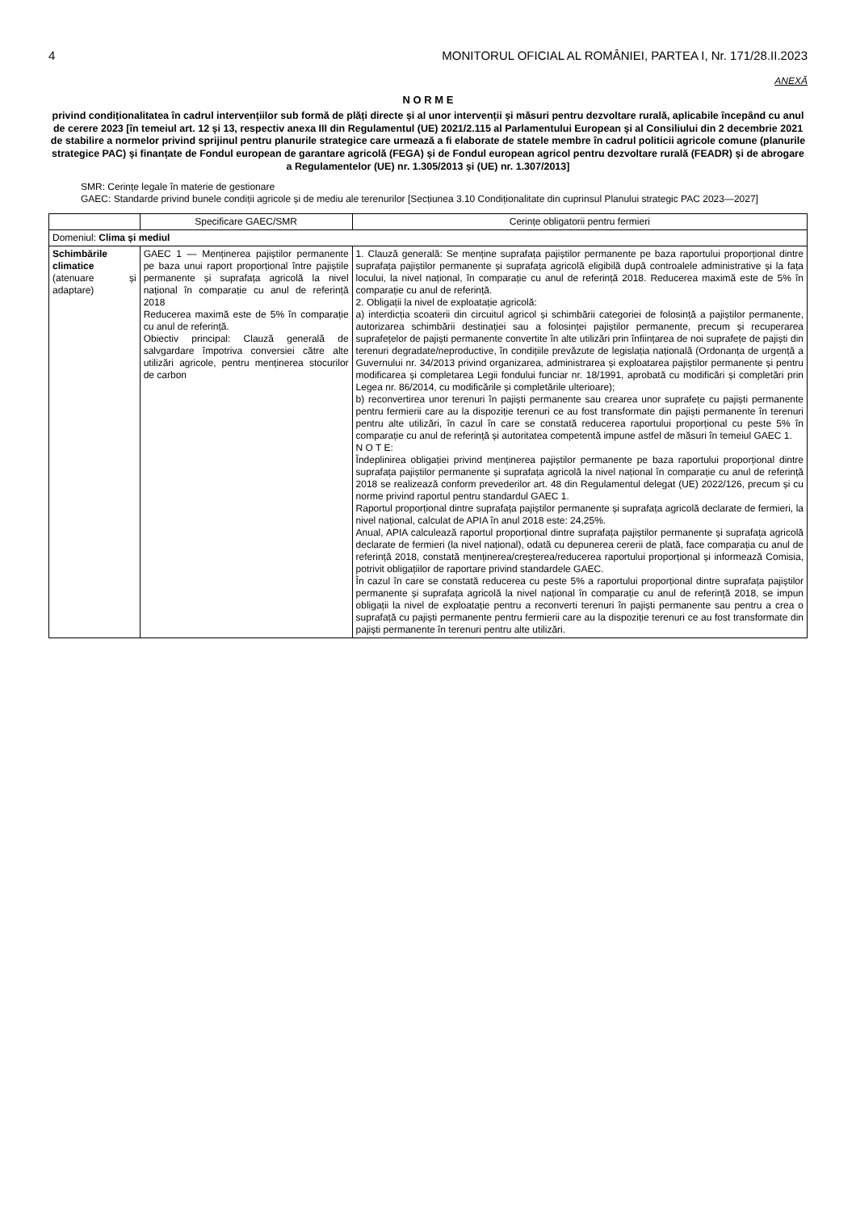4 MONITORUL OFICIAL AL ROMÂNIEI, PARTEA I, Nr. 171/28.II.2023
ANEXĂ
N O R M E
privind condiționalitatea în cadrul intervențiilor sub formă de plăți directe și al unor intervenții și măsuri pentru dezvoltare rurală, aplicabile începând cu anul de cerere 2023 [în temeiul art. 12 și 13, respectiv anexa III din Regulamentul (UE) 2021/2.115 al Parlamentului European și al Consiliului din 2 decembrie 2021 de stabilire a normelor privind sprijinul pentru planurile strategice care urmează a fi elaborate de statele membre în cadrul politicii agricole comune (planurile strategice PAC) și finanțate de Fondul european de garantare agricolă (FEGA) și de Fondul european agricol pentru dezvoltare rurală (FEADR) și de abrogare a Regulamentelor (UE) nr. 1.305/2013 și (UE) nr. 1.307/2013]
SMR: Cerințe legale în materie de gestionare
GAEC: Standarde privind bunele condiții agricole și de mediu ale terenurilor [Secțiunea 3.10 Condiționalitate din cuprinsul Planului strategic PAC 2023—2027]
| | Specificare GAEC/SMR | Cerințe obligatorii pentru fermieri |
| --- | --- | --- |
| Domeniul: Clima și mediul | | |
| Schimbările climatice (atenuare și adaptare) | GAEC 1 — Menținerea pajiștilor permanente pe baza unui raport proporțional între pajiștile permanente și suprafața agricolă la nivel național în comparație cu anul de referință 2018 Reducerea maximă este de 5% în comparație cu anul de referință. Obiectiv principal: Clauză generală de salvgardare împotriva conversiei către alte utilizări agricole, pentru menținerea stocurilor de carbon | 1. Clauză generală: Se menține suprafața pajiștilor permanente pe baza raportului proporțional dintre suprafața pajiștilor permanente și suprafața agricolă eligibilă după controalele administrative și la fața locului, la nivel național, în comparație cu anul de referință 2018. Reducerea maximă este de 5% în comparație cu anul de referință. 2. Obligații la nivel de exploatație agricolă: a) interdicția scoaterii din circuitul agricol și schimbării categoriei de folosință a pajiștilor permanente, autorizarea schimbării destinației sau a folosinței pajiștilor permanente, precum și recuperarea suprafețelor de pajiști permanente convertite în alte utilizări prin înființarea de noi suprafețe de pajiști din terenuri degradate/neproductive, în condițiile prevăzute de legislația națională (Ordonanța de urgență a Guvernului nr. 34/2013 privind organizarea, administrarea și exploatarea pajiștilor permanente și pentru modificarea și completarea Legii fondului funciar nr. 18/1991, aprobată cu modificări și completări prin Legea nr. 86/2014, cu modificările și completările ulterioare); b) reconvertirea unor terenuri în pajiști permanente sau crearea unor suprafețe cu pajiști permanente pentru fermierii care au la dispoziție terenuri ce au fost transformate din pajiști permanente în terenuri pentru alte utilizări, în cazul în care se constată reducerea raportului proporțional cu peste 5% în comparație cu anul de referință și autoritatea competentă impune astfel de măsuri în temeiul GAEC 1. N O T E: Îndeplinirea obligației privind menținerea pajiștilor permanente pe baza raportului proporțional dintre suprafața pajiștilor permanente și suprafața agricolă la nivel național în comparație cu anul de referință 2018 se realizează conform prevederilor art. 48 din Regulamentul delegat (UE) 2022/126, precum și cu norme privind raportul pentru standardul GAEC 1. Raportul proporțional dintre suprafața pajiștilor permanente și suprafața agricolă declarate de fermieri, la nivel național, calculat de APIA în anul 2018 este: 24,25%. Anual, APIA calculează raportul proporțional dintre suprafața pajiștilor permanente și suprafața agricolă declarate de fermieri (la nivel național), odată cu depunerea cererii de plată, face comparația cu anul de referință 2018, constată menținerea/creșterea/reducerea raportului proporțional și informează Comisia, potrivit obligațiilor de raportare privind standardele GAEC. În cazul în care se constată reducerea cu peste 5% a raportului proporțional dintre suprafața pajiștilor permanente și suprafața agricolă la nivel național în comparație cu anul de referință 2018, se impun obligații la nivel de exploatație pentru a reconverti terenuri în pajiști permanente sau pentru a crea o suprafață cu pajiști permanente pentru fermierii care au la dispoziție terenuri ce au fost transformate din pajiști permanente în terenuri pentru alte utilizări. |